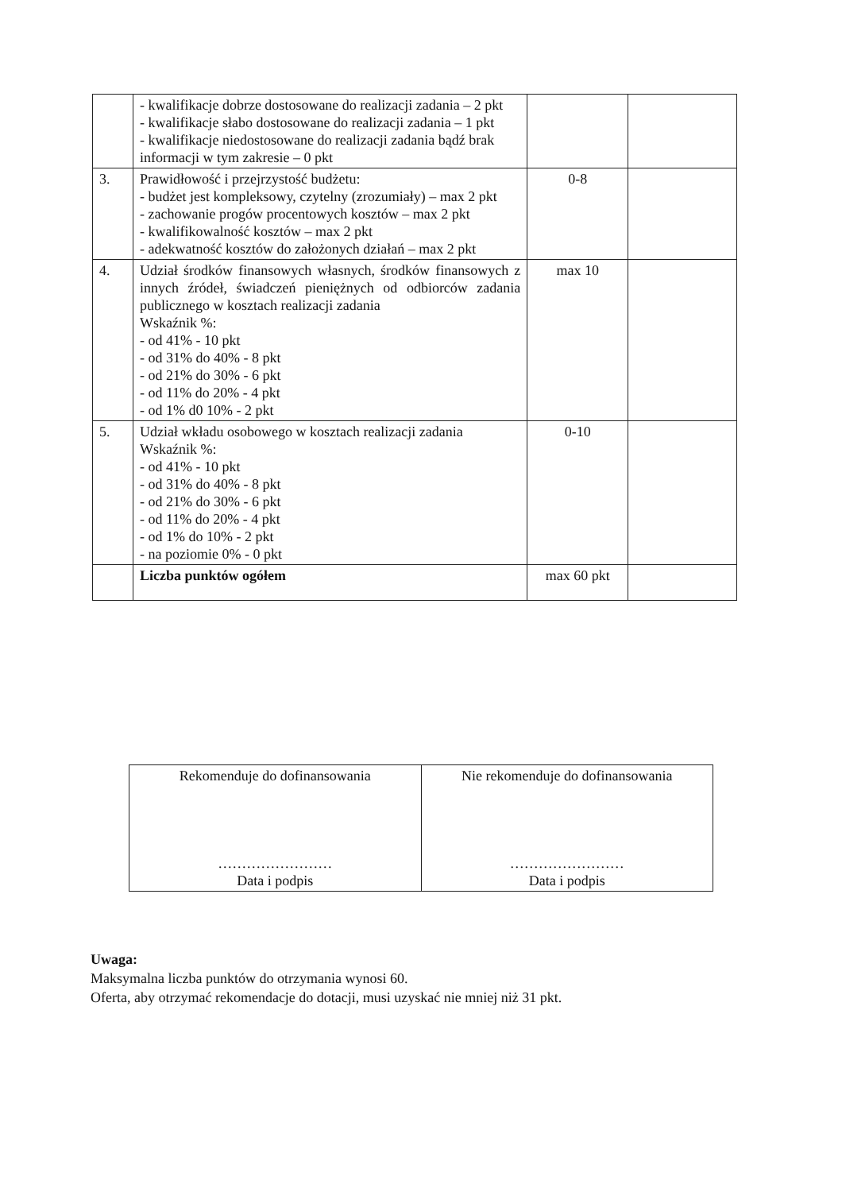| | - kwalifikacje dobrze dostosowane do realizacji zadania – 2 pkt - kwalifikacje słabo dostosowane do realizacji zadania – 1 pkt - kwalifikacje niedostosowane do realizacji zadania bądź brak informacji w tym zakresie – 0 pkt | | |
| 3. | Prawidłowość i przejrzystość budżetu: - budżet jest kompleksowy, czytelny (zrozumiały) – max 2 pkt - zachowanie progów procentowych kosztów – max 2 pkt - kwalifikowalność kosztów – max 2 pkt - adekwatność kosztów do założonych działań – max 2 pkt | 0-8 | |
| 4. | Udział środków finansowych własnych, środków finansowych z innych źródeł, świadczeń pieniężnych od odbiorców zadania publicznego w kosztach realizacji zadania Wskaźnik %: - od 41% - 10 pkt - od 31% do 40% - 8 pkt - od 21% do 30% - 6 pkt - od 11% do 20% - 4 pkt - od 1% d0 10% - 2 pkt | max 10 | |
| 5. | Udział wkładu osobowego w kosztach realizacji zadania Wskaźnik %: - od 41% - 10 pkt - od 31% do 40% - 8 pkt - od 21% do 30% - 6 pkt - od 11% do 20% - 4 pkt - od 1% do 10% - 2 pkt - na poziomie 0% - 0 pkt | 0-10 | |
| | Liczba punktów ogółem | max 60 pkt | |
| Rekomenduje do dofinansowania …………………… Data i podpis | Nie rekomenduje do dofinansowania …………………… Data i podpis |
Uwaga:
Maksymalna liczba punktów do otrzymania wynosi 60.
Oferta, aby otrzymać rekomendacje do dotacji, musi uzyskać nie mniej niż 31 pkt.